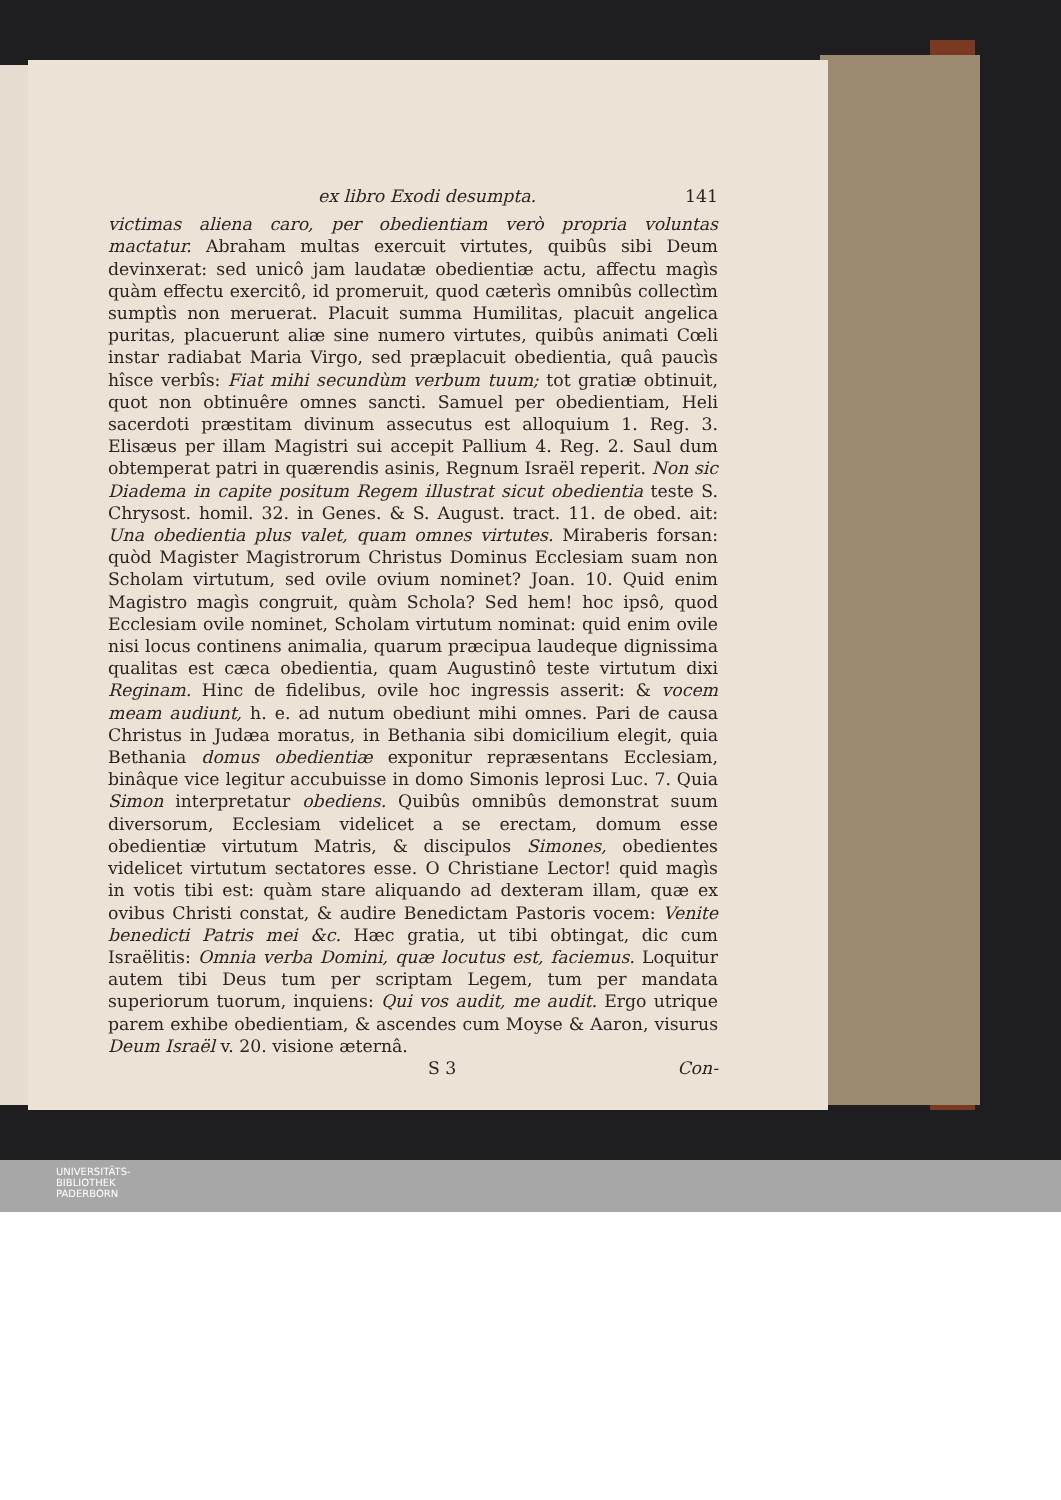ex libro Exodi desumpta. 141
victimas aliena caro, per obedientiam verò propria voluntas mactatur. Abraham multas exercuit virtutes, quibûs sibi Deum devinxerat: sed unicô jam laudatæ obedientiæ actu, affectu magìs quàm effectu exercitô, id promeruit, quod cæterìs omnibûs collectìm sumptìs non meruerat. Placuit summa Humilitas, placuit angelica puritas, placuerunt aliæ sine numero virtutes, quibûs animati Cœli instar radiabat Maria Virgo, sed præplacuit obedientia, quâ paucìs hîsce verbîs: Fiat mihi secundùm verbum tuum; tot gratiæ obtinuit, quot non obtinuêre omnes sancti. Samuel per obedientiam, Heli sacerdoti præstitam divinum assecutus est alloquium 1. Reg. 3. Elisæus per illam Magistri sui accepit Pallium 4. Reg. 2. Saul dum obtemperat patri in quærendis asinis, Regnum Israël reperit. Non sic Diadema in capite positum Regem illustrat sicut obedientia teste S. Chrysost. homil. 32. in Genes. & S. August. tract. 11. de obed. ait: Una obedientia plus valet, quam omnes virtutes. Miraberis forsan: quòd Magister Magistrorum Christus Dominus Ecclesiam suam non Scholam virtutum, sed ovile ovium nominet? Joan. 10. Quid enim Magistro magìs congruit, quàm Schola? Sed hem! hoc ipsô, quod Ecclesiam ovile nominet, Scholam virtutum nominat: quid enim ovile nisi locus continens animalia, quarum præcipua laudeque dignissima qualitas est cæca obedientia, quam Augustinô teste virtutum dixi Reginam. Hinc de fidelibus, ovile hoc ingressis asserit: & vocem meam audiunt, h. e. ad nutum obediunt mihi omnes. Pari de causa Christus in Judæa moratus, in Bethania sibi domicilium elegit, quia Bethania domus obedientiæ exponitur repræsentans Ecclesiam, binâque vice legitur accubuisse in domo Simonis leprosi Luc. 7. Quia Simon interpretatur obediens. Quibûs omnibûs demonstrat suum diversorum, Ecclesiam videlicet a se erectam, domum esse obedientiæ virtutum Matris, & discipulos Simones, obedientes videlicet virtutum sectatores esse. O Christiane Lector! quid magìs in votis tibi est: quàm stare aliquando ad dexteram illam, quæ ex ovibus Christi constat, & audire Benedictam Pastoris vocem: Venite benedicti Patris mei &c. Hæc gratia, ut tibi obtingat, dic cum Israëlitis: Omnia verba Domini, quæ locutus est, faciemus. Loquitur autem tibi Deus tum per scriptam Legem, tum per mandata superiorum tuorum, inquiens: Qui vos audit, me audit. Ergo utrique parem exhibe obedientiam, & ascendes cum Moyse & Aaron, visurus Deum Israël v. 20. visione æternâ.
S 3 Con-
UNIVERSITÄTS-
BIBLIOTHEK
PADERBORN